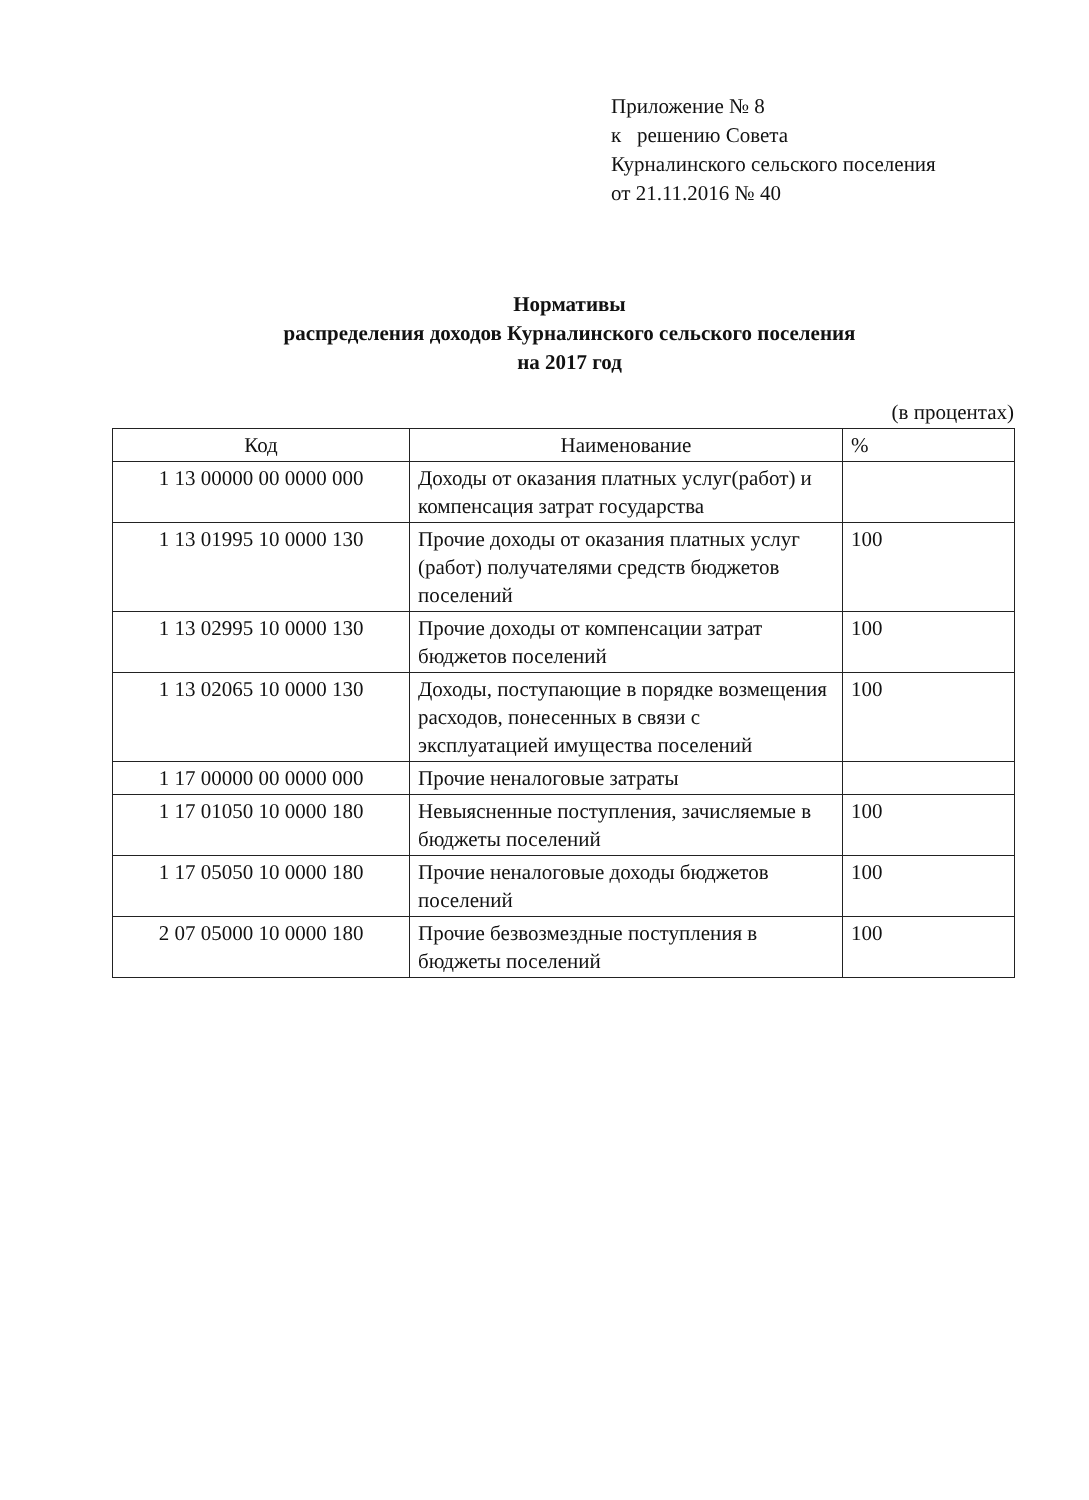Приложение № 8
к решению Совета
Курналинского сельского поселения
от 21.11.2016 № 40
Нормативы
распределения доходов Курналинского сельского поселения
на 2017 год
(в процентах)
| Код | Наименование | % |
| --- | --- | --- |
| 1 13 00000 00 0000 000 | Доходы от оказания платных услуг(работ) и компенсация затрат государства | |
| 1 13 01995 10 0000 130 | Прочие доходы от оказания платных услуг (работ) получателями средств бюджетов поселений | 100 |
| 1 13 02995 10 0000 130 | Прочие доходы от компенсации затрат бюджетов поселений | 100 |
| 1 13 02065 10 0000 130 | Доходы, поступающие в порядке возмещения расходов, понесенных в связи с эксплуатацией имущества поселений | 100 |
| 1 17 00000 00 0000 000 | Прочие неналоговые затраты | |
| 1 17 01050 10 0000 180 | Невыясненные поступления, зачисляемые в бюджеты поселений | 100 |
| 1 17 05050 10 0000 180 | Прочие неналоговые доходы бюджетов поселений | 100 |
| 2 07 05000 10 0000 180 | Прочие безвозмездные поступления в бюджеты поселений | 100 |